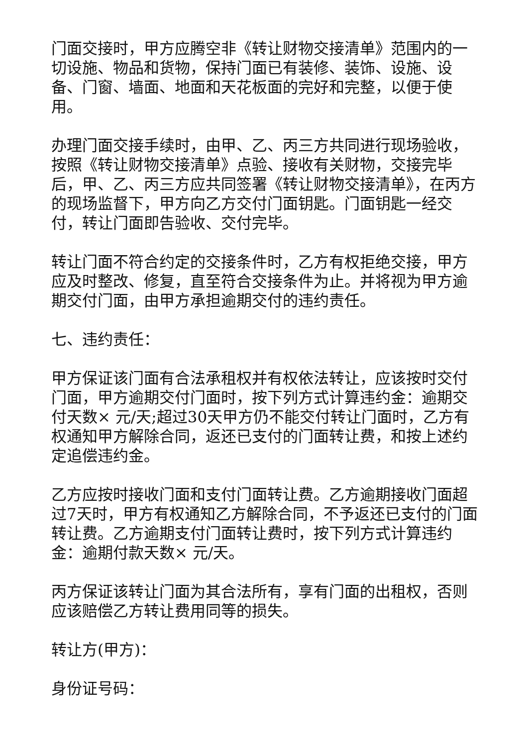门面交接时，甲方应腾空非《转让财物交接清单》范围内的一切设施、物品和货物，保持门面已有装修、装饰、设施、设备、门窗、墙面、地面和天花板面的完好和完整，以便于使用。
办理门面交接手续时，由甲、乙、丙三方共同进行现场验收，按照《转让财物交接清单》点验、接收有关财物，交接完毕后，甲、乙、丙三方应共同签署《转让财物交接清单》，在丙方的现场监督下，甲方向乙方交付门面钥匙。门面钥匙一经交付，转让门面即告验收、交付完毕。
转让门面不符合约定的交接条件时，乙方有权拒绝交接，甲方应及时整改、修复，直至符合交接条件为止。并将视为甲方逾期交付门面，由甲方承担逾期交付的违约责任。
七、违约责任：
甲方保证该门面有合法承租权并有权依法转让，应该按时交付门面，甲方逾期交付门面时，按下列方式计算违约金：逾期交付天数× 元/天;超过30天甲方仍不能交付转让门面时，乙方有权通知甲方解除合同，返还已支付的门面转让费，和按上述约定追偿违约金。
乙方应按时接收门面和支付门面转让费。乙方逾期接收门面超过7天时，甲方有权通知乙方解除合同，不予返还已支付的门面转让费。乙方逾期支付门面转让费时，按下列方式计算违约金：逾期付款天数× 元/天。
丙方保证该转让门面为其合法所有，享有门面的出租权，否则应该赔偿乙方转让费用同等的损失。
转让方(甲方)：
身份证号码：